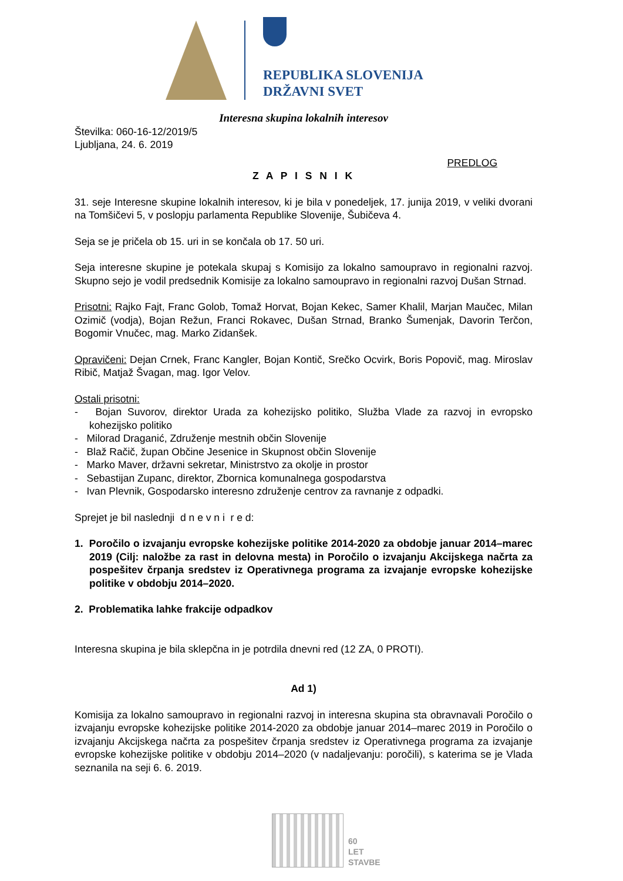REPUBLIKA SLOVENIJA
DRŽAVNI SVET
Interesna skupina lokalnih interesov
Številka: 060-16-12/2019/5
Ljubljana, 24. 6. 2019
PREDLOG
Z A P I S N I K
31. seje Interesne skupine lokalnih interesov, ki je bila v ponedeljek, 17. junija 2019, v veliki dvorani na Tomšičevi 5, v poslopju parlamenta Republike Slovenije, Šubičeva 4.
Seja se je pričela ob 15. uri in se končala ob 17. 50 uri.
Seja interesne skupine je potekala skupaj s Komisijo za lokalno samoupravo in regionalni razvoj. Skupno sejo je vodil predsednik Komisije za lokalno samoupravo in regionalni razvoj Dušan Strnad.
Prisotni: Rajko Fajt, Franc Golob, Tomaž Horvat, Bojan Kekec, Samer Khalil, Marjan Maučec, Milan Ozimič (vodja), Bojan Režun, Franci Rokavec, Dušan Strnad, Branko Šumenjak, Davorin Terčon, Bogomir Vnučec, mag. Marko Zidanšek.
Opravičeni: Dejan Crnek, Franc Kangler, Bojan Kontič, Srečko Ocvirk, Boris Popovič, mag. Miroslav Ribič, Matjaž Švagan, mag. Igor Velov.
Ostali prisotni:
- Bojan Suvorov, direktor Urada za kohezijsko politiko, Služba Vlade za razvoj in evropsko kohezijsko politiko
- Milorad Draganić, Združenje mestnih občin Slovenije
- Blaž Račič, župan Občine Jesenice in Skupnost občin Slovenije
- Marko Maver, državni sekretar, Ministrstvo za okolje in prostor
- Sebastijan Zupanc, direktor, Zbornica komunalnega gospodarstva
- Ivan Plevnik, Gospodarsko interesno združenje centrov za ravnanje z odpadki.
Sprejet je bil naslednji d n e v n i r e d:
1. Poročilo o izvajanju evropske kohezijske politike 2014-2020 za obdobje januar 2014–marec 2019 (Cilj: naložbe za rast in delovna mesta) in Poročilo o izvajanju Akcijskega načrta za pospešitev črpanja sredstev iz Operativnega programa za izvajanje evropske kohezijske politike v obdobju 2014–2020.
2. Problematika lahke frakcije odpadkov
Interesna skupina je bila sklepčna in je potrdila dnevni red (12 ZA, 0 PROTI).
Ad 1)
Komisija za lokalno samoupravo in regionalni razvoj in interesna skupina sta obravnavali Poročilo o izvajanju evropske kohezijske politike 2014-2020 za obdobje januar 2014–marec 2019 in Poročilo o izvajanju Akcijskega načrta za pospešitev črpanja sredstev iz Operativnega programa za izvajanje evropske kohezijske politike v obdobju 2014–2020 (v nadaljevanju: poročili), s katerima se je Vlada seznanila na seji 6. 6. 2019.
60
LET
STAVBE